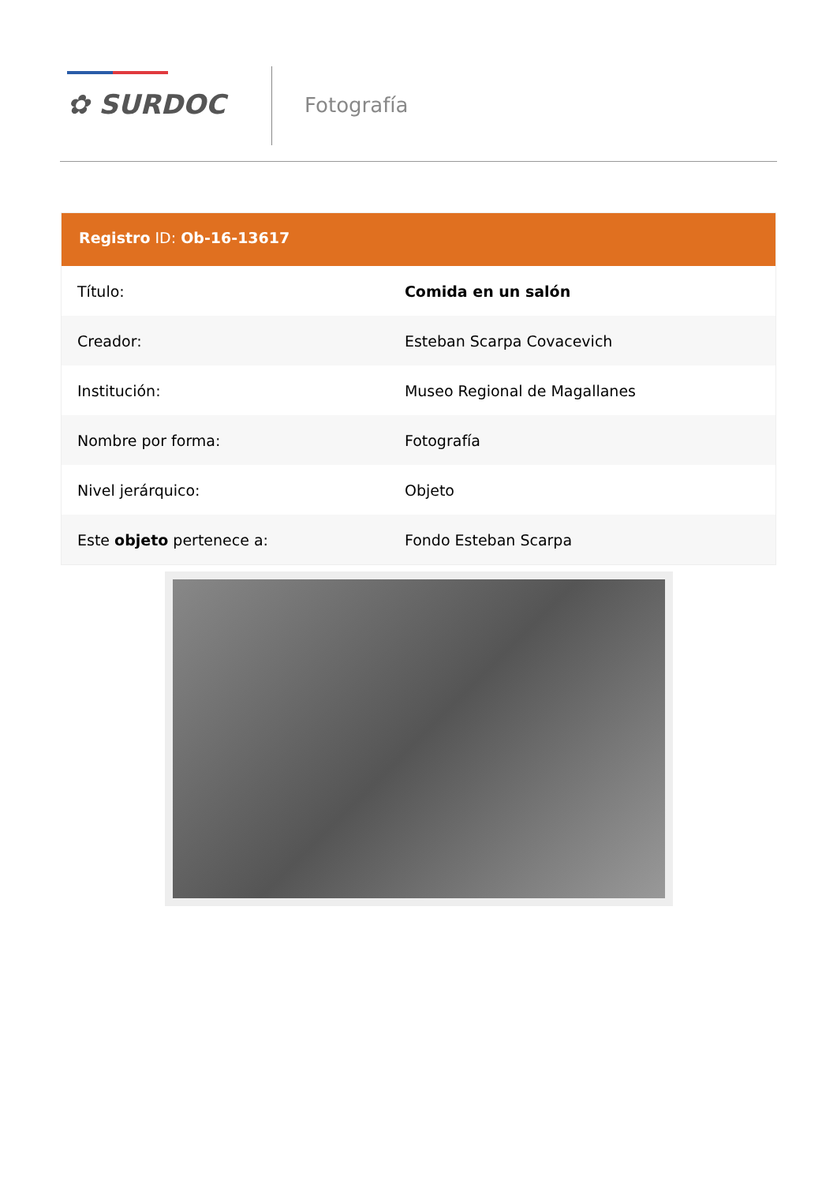✿ SURDOC Fotografía
Registro ID: Ob-16-13617
| Título: | Comida en un salón |
| Creador: | Esteban Scarpa Covacevich |
| Institución: | Museo Regional de Magallanes |
| Nombre por forma: | Fotografía |
| Nivel jerárquico: | Objeto |
| Este objeto pertenece a: | Fondo Esteban Scarpa |